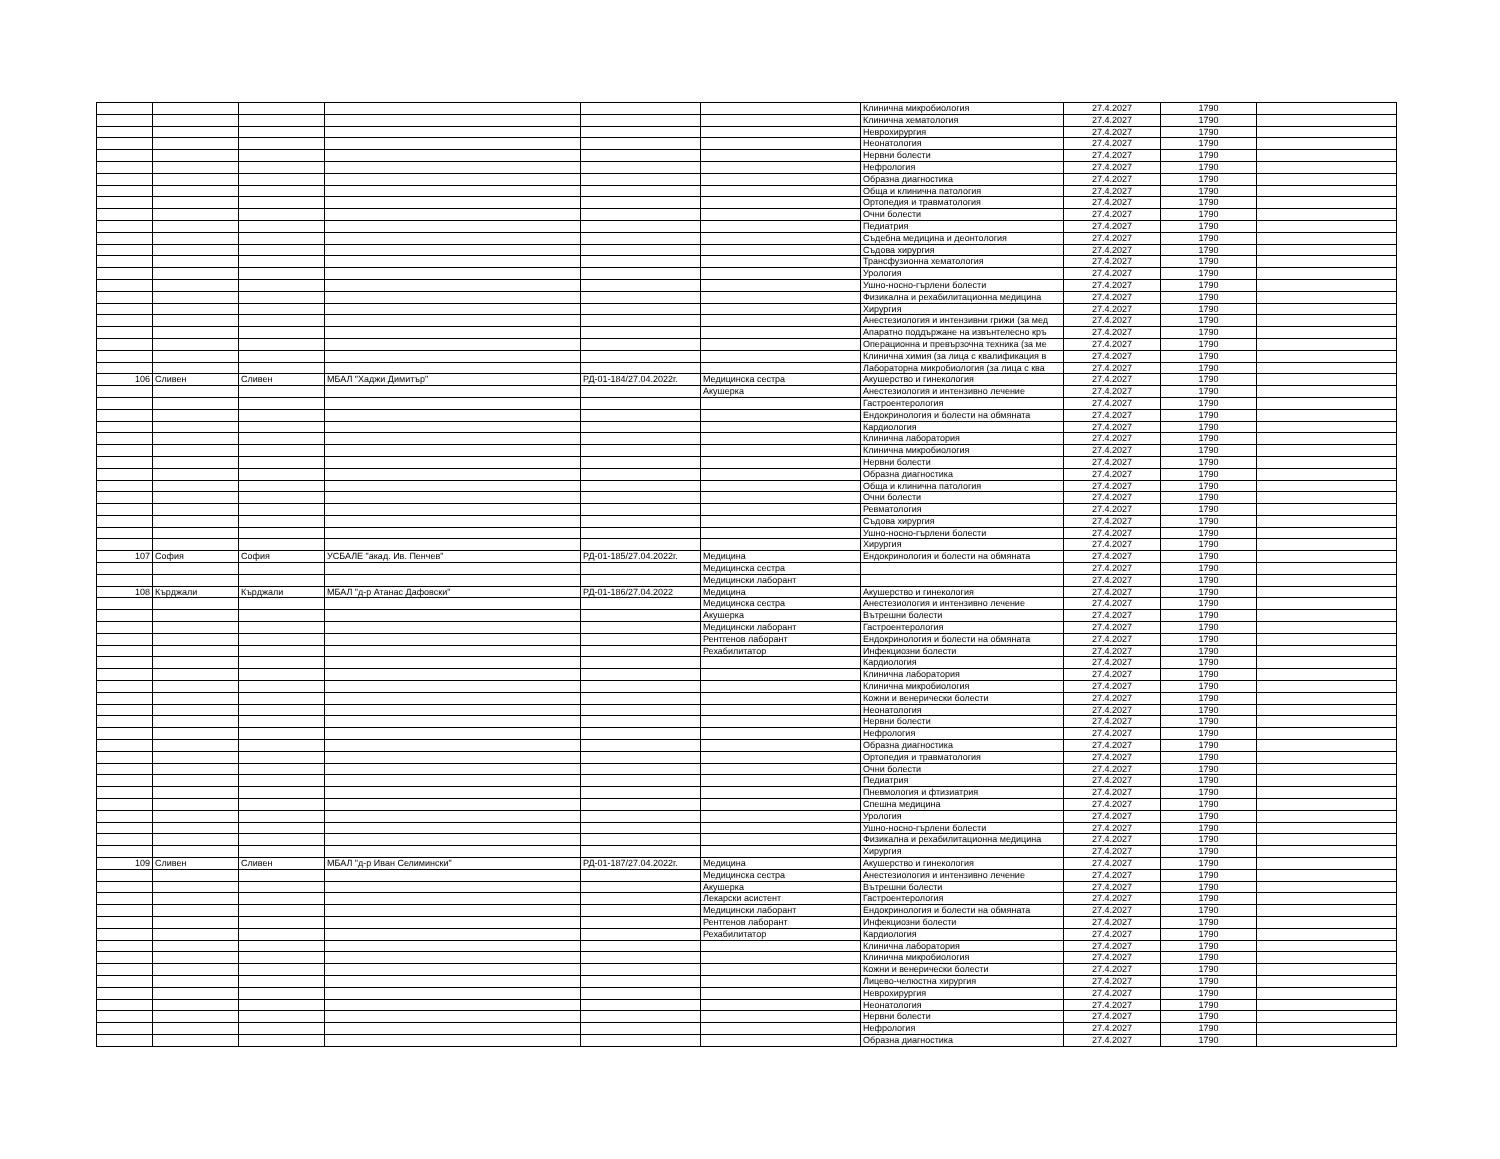| | | | | | | Клинична микробиология | 27.4.2027 | 1790 | |
| | | | | | | Клинична хематология | 27.4.2027 | 1790 | |
| | | | | | | Неврохирургия | 27.4.2027 | 1790 | |
| | | | | | | Неонатология | 27.4.2027 | 1790 | |
| | | | | | | Нервни болести | 27.4.2027 | 1790 | |
| | | | | | | Нефрология | 27.4.2027 | 1790 | |
| | | | | | | Образна диагностика | 27.4.2027 | 1790 | |
| | | | | | | Обща и клинична патология | 27.4.2027 | 1790 | |
| | | | | | | Ортопедия и травматология | 27.4.2027 | 1790 | |
| | | | | | | Очни болести | 27.4.2027 | 1790 | |
| | | | | | | Педиатрия | 27.4.2027 | 1790 | |
| | | | | | | Съдебна медицина и деонтология | 27.4.2027 | 1790 | |
| | | | | | | Съдова хирургия | 27.4.2027 | 1790 | |
| | | | | | | Трансфузионна хематология | 27.4.2027 | 1790 | |
| | | | | | | Урология | 27.4.2027 | 1790 | |
| | | | | | | Ушно-носно-гърлени болести | 27.4.2027 | 1790 | |
| | | | | | | Физикална и рехабилитационна медицина | 27.4.2027 | 1790 | |
| | | | | | | Хирургия | 27.4.2027 | 1790 | |
| | | | | | | Анестезиология и интензивни грижи (за мед | 27.4.2027 | 1790 | |
| | | | | | | Апаратно поддържане на извънтелесно кръ | 27.4.2027 | 1790 | |
| | | | | | | Операционна и превързочна техника (за ме | 27.4.2027 | 1790 | |
| | | | | | | Клинична химия (за лица с квалификация в | 27.4.2027 | 1790 | |
| | | | | | | Лабораторна микробиология (за лица с ква | 27.4.2027 | 1790 | |
| 106 | Сливен | Сливен | МБАЛ "Хаджи Димитър" | РД-01-184/27.04.2022г. | Медицинска сестра | Акушерство и гинекология | 27.4.2027 | 1790 | |
| | | | | | Акушерка | Анестезиология и интензивно лечение | 27.4.2027 | 1790 | |
| | | | | | | Гастроентерология | 27.4.2027 | 1790 | |
| | | | | | | Ендокринология и болести на обмяната | 27.4.2027 | 1790 | |
| | | | | | | Кардиология | 27.4.2027 | 1790 | |
| | | | | | | Клинична лаборатория | 27.4.2027 | 1790 | |
| | | | | | | Клинична микробиология | 27.4.2027 | 1790 | |
| | | | | | | Нервни болести | 27.4.2027 | 1790 | |
| | | | | | | Образна диагностика | 27.4.2027 | 1790 | |
| | | | | | | Обща и клинична патология | 27.4.2027 | 1790 | |
| | | | | | | Очни болести | 27.4.2027 | 1790 | |
| | | | | | | Ревматология | 27.4.2027 | 1790 | |
| | | | | | | Съдова хирургия | 27.4.2027 | 1790 | |
| | | | | | | Ушно-носно-гърлени болести | 27.4.2027 | 1790 | |
| | | | | | | Хирургия | 27.4.2027 | 1790 | |
| 107 | София | София | УСБАЛЕ "акад. Ив. Пенчев" | РД-01-185/27.04.2022г. | Медицина | Ендокринология и болести на обмяната | 27.4.2027 | 1790 | |
| | | | | | Медицинска сестра | | 27.4.2027 | 1790 | |
| | | | | | Медицински лаборант | | 27.4.2027 | 1790 | |
| 108 | Кърджали | Кърджали | МБАЛ "д-р Атанас Дафовски" | РД-01-186/27.04.2022 | Медицина | Акушерство и гинекология | 27.4.2027 | 1790 | |
| | | | | | Медицинска сестра | Анестезиология и интензивно лечение | 27.4.2027 | 1790 | |
| | | | | | Акушерка | Вътрешни болести | 27.4.2027 | 1790 | |
| | | | | | Медицински лаборант | Гастроентерология | 27.4.2027 | 1790 | |
| | | | | | Рентгенов лаборант | Ендокринология и болести на обмяната | 27.4.2027 | 1790 | |
| | | | | | Рехабилитатор | Инфекциозни болести | 27.4.2027 | 1790 | |
| | | | | | | Кардиология | 27.4.2027 | 1790 | |
| | | | | | | Клинична лаборатория | 27.4.2027 | 1790 | |
| | | | | | | Клинична микробиология | 27.4.2027 | 1790 | |
| | | | | | | Кожни и венерически болести | 27.4.2027 | 1790 | |
| | | | | | | Неонатология | 27.4.2027 | 1790 | |
| | | | | | | Нервни болести | 27.4.2027 | 1790 | |
| | | | | | | Нефрология | 27.4.2027 | 1790 | |
| | | | | | | Образна диагностика | 27.4.2027 | 1790 | |
| | | | | | | Ортопедия и травматология | 27.4.2027 | 1790 | |
| | | | | | | Очни болести | 27.4.2027 | 1790 | |
| | | | | | | Педиатрия | 27.4.2027 | 1790 | |
| | | | | | | Пневмология и фтизиатрия | 27.4.2027 | 1790 | |
| | | | | | | Спешна медицина | 27.4.2027 | 1790 | |
| | | | | | | Урология | 27.4.2027 | 1790 | |
| | | | | | | Ушно-носно-гърлени болести | 27.4.2027 | 1790 | |
| | | | | | | Физикална и рехабилитационна медицина | 27.4.2027 | 1790 | |
| | | | | | | Хирургия | 27.4.2027 | 1790 | |
| 109 | Сливен | Сливен | МБАЛ "д-р Иван Селимински" | РД-01-187/27.04.2022г. | Медицина | Акушерство и гинекология | 27.4.2027 | 1790 | |
| | | | | | Медицинска сестра | Анестезиология и интензивно лечение | 27.4.2027 | 1790 | |
| | | | | | Акушерка | Вътрешни болести | 27.4.2027 | 1790 | |
| | | | | | Лекарски асистент | Гастроентерология | 27.4.2027 | 1790 | |
| | | | | | Медицински лаборант | Ендокринология и болести на обмяната | 27.4.2027 | 1790 | |
| | | | | | Рентгенов лаборант | Инфекциозни болести | 27.4.2027 | 1790 | |
| | | | | | Рехабилитатор | Кардиология | 27.4.2027 | 1790 | |
| | | | | | | Клинична лаборатория | 27.4.2027 | 1790 | |
| | | | | | | Клинична микробиология | 27.4.2027 | 1790 | |
| | | | | | | Кожни и венерически болести | 27.4.2027 | 1790 | |
| | | | | | | Лицево-челюстна хирургия | 27.4.2027 | 1790 | |
| | | | | | | Неврохирургия | 27.4.2027 | 1790 | |
| | | | | | | Неонатология | 27.4.2027 | 1790 | |
| | | | | | | Нервни болести | 27.4.2027 | 1790 | |
| | | | | | | Нефрология | 27.4.2027 | 1790 | |
| | | | | | | Образна диагностика | 27.4.2027 | 1790 | |